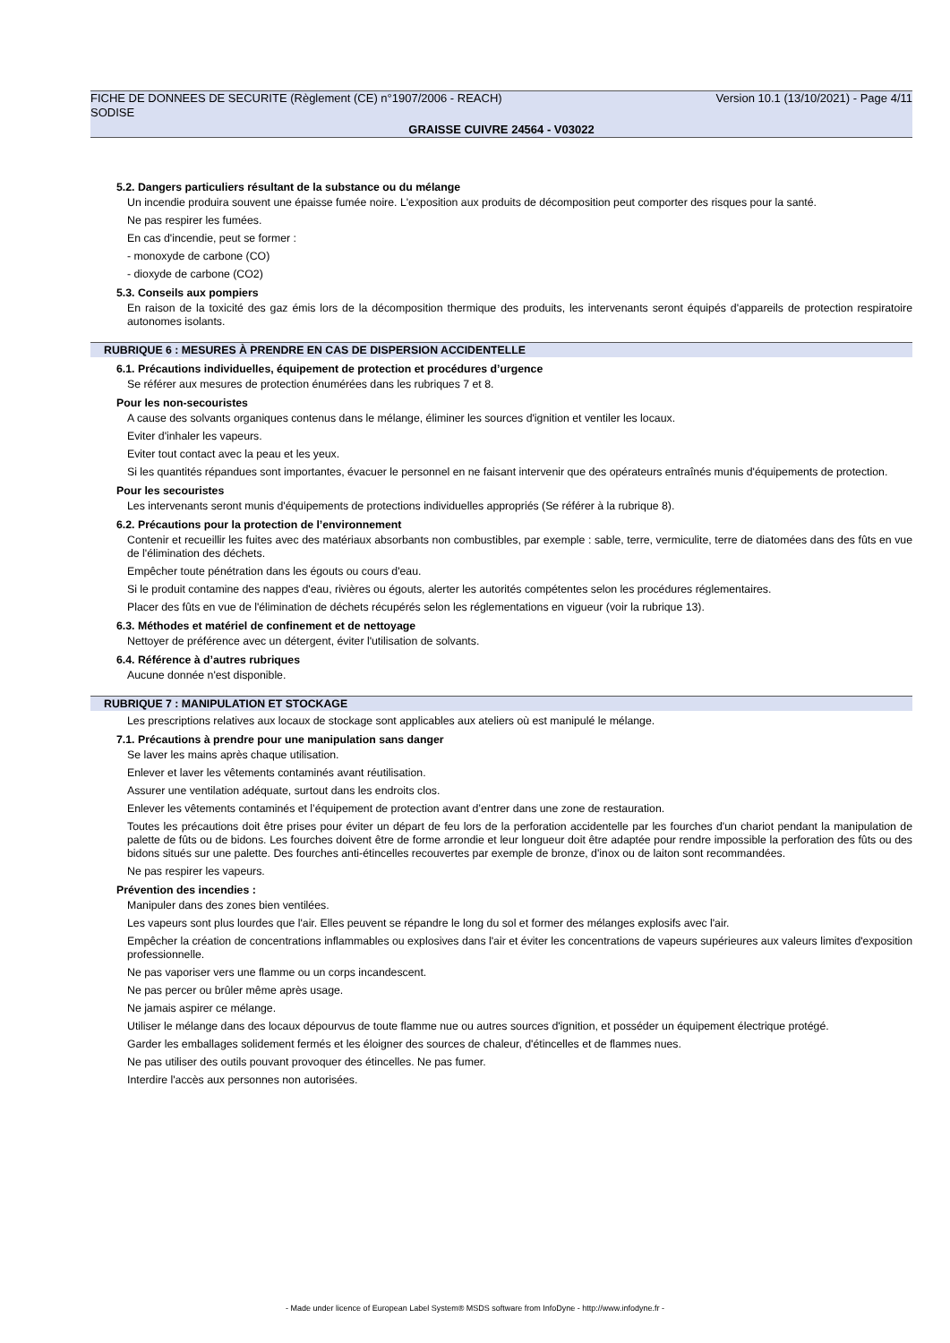FICHE DE DONNEES DE SECURITE (Règlement (CE) n°1907/2006 - REACH) Version 10.1 (13/10/2021) - Page 4/11
SODISE
GRAISSE CUIVRE 24564 - V03022
5.2. Dangers particuliers résultant de la substance ou du mélange
Un incendie produira souvent une épaisse fumée noire. L'exposition aux produits de décomposition peut comporter des risques pour la santé.
Ne pas respirer les fumées.
En cas d'incendie, peut se former :
- monoxyde de carbone (CO)
- dioxyde de carbone (CO2)
5.3. Conseils aux pompiers
En raison de la toxicité des gaz émis lors de la décomposition thermique des produits, les intervenants seront équipés d'appareils de protection respiratoire autonomes isolants.
RUBRIQUE 6 : MESURES À PRENDRE EN CAS DE DISPERSION ACCIDENTELLE
6.1. Précautions individuelles, équipement de protection et procédures d’urgence
Se référer aux mesures de protection énumérées dans les rubriques 7 et 8.
Pour les non-secouristes
A cause des solvants organiques contenus dans le mélange, éliminer les sources d'ignition et ventiler les locaux.
Eviter d'inhaler les vapeurs.
Eviter tout contact avec la peau et les yeux.
Si les quantités répandues sont importantes, évacuer le personnel en ne faisant intervenir que des opérateurs entraînés munis d'équipements de protection.
Pour les secouristes
Les intervenants seront munis d'équipements de protections individuelles appropriés (Se référer à la rubrique 8).
6.2. Précautions pour la protection de l’environnement
Contenir et recueillir les fuites avec des matériaux absorbants non combustibles, par exemple : sable, terre, vermiculite, terre de diatomées dans des fûts en vue de l'élimination des déchets.
Empêcher toute pénétration dans les égouts ou cours d'eau.
Si le produit contamine des nappes d'eau, rivières ou égouts, alerter les autorités compétentes selon les procédures réglementaires.
Placer des fûts en vue de l'élimination de déchets récupérés selon les réglementations en vigueur (voir la rubrique 13).
6.3. Méthodes et matériel de confinement et de nettoyage
Nettoyer de préférence avec un détergent, éviter l'utilisation de solvants.
6.4. Référence à d’autres rubriques
Aucune donnée n'est disponible.
RUBRIQUE 7 : MANIPULATION ET STOCKAGE
Les prescriptions relatives aux locaux de stockage sont applicables aux ateliers où est manipulé le mélange.
7.1. Précautions à prendre pour une manipulation sans danger
Se laver les mains après chaque utilisation.
Enlever et laver les vêtements contaminés avant réutilisation.
Assurer une ventilation adéquate, surtout dans les endroits clos.
Enlever les vêtements contaminés et l’équipement de protection avant d’entrer dans une zone de restauration.
Toutes les précautions doit être prises pour éviter un départ de feu lors de la perforation accidentelle par les fourches d'un chariot pendant la manipulation de palette de fûts ou de bidons. Les fourches doivent être de forme arrondie et leur longueur doit être adaptée pour rendre impossible la perforation des fûts ou des bidons situés sur une palette. Des fourches anti-étincelles recouvertes par exemple de bronze, d'inox ou de laiton sont recommandées.
Ne pas respirer les vapeurs.
Prévention des incendies :
Manipuler dans des zones bien ventilées.
Les vapeurs sont plus lourdes que l'air. Elles peuvent se répandre le long du sol et former des mélanges explosifs avec l'air.
Empêcher la création de concentrations inflammables ou explosives dans l'air et éviter les concentrations de vapeurs supérieures aux valeurs limites d'exposition professionnelle.
Ne pas vaporiser vers une flamme ou un corps incandescent.
Ne pas percer ou brûler même après usage.
Ne jamais aspirer ce mélange.
Utiliser le mélange dans des locaux dépourvus de toute flamme nue ou autres sources d'ignition, et posséder un équipement électrique protégé.
Garder les emballages solidement fermés et les éloigner des sources de chaleur, d'étincelles et de flammes nues.
Ne pas utiliser des outils pouvant provoquer des étincelles. Ne pas fumer.
Interdire l'accès aux personnes non autorisées.
- Made under licence of European Label System® MSDS software from InfoDyne - http://www.infodyne.fr -